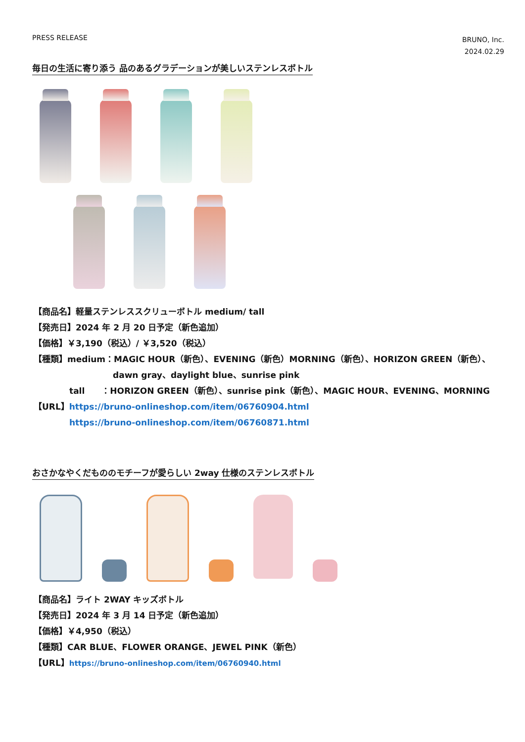PRESS RELEASE
BRUNO, Inc.
2024.02.29
毎日の生活に寄り添う 品のあるグラデーションが美しいステンレスボトル
【商品名】軽量ステンレススクリューボトル medium/ tall
【発売日】2024 年 2 月 20 日予定（新色追加）
【価格】￥3,190（税込）/ ￥3,520（税込）
【種類】medium：MAGIC HOUR（新色）、EVENING（新色）MORNING（新色）、HORIZON GREEN（新色）、
dawn gray、daylight blue、sunrise pink
tall　　：HORIZON GREEN（新色）、sunrise pink（新色）、MAGIC HOUR、EVENING、MORNING
【URL】https://bruno-onlineshop.com/item/06760904.html
https://bruno-onlineshop.com/item/06760871.html
おさかなやくだもののモチーフが愛らしい 2way 仕様のステンレスボトル
【商品名】ライト 2WAY キッズボトル
【発売日】2024 年 3 月 14 日予定（新色追加）
【価格】￥4,950（税込）
【種類】CAR BLUE、FLOWER ORANGE、JEWEL PINK（新色）
【URL】https://bruno-onlineshop.com/item/06760940.html